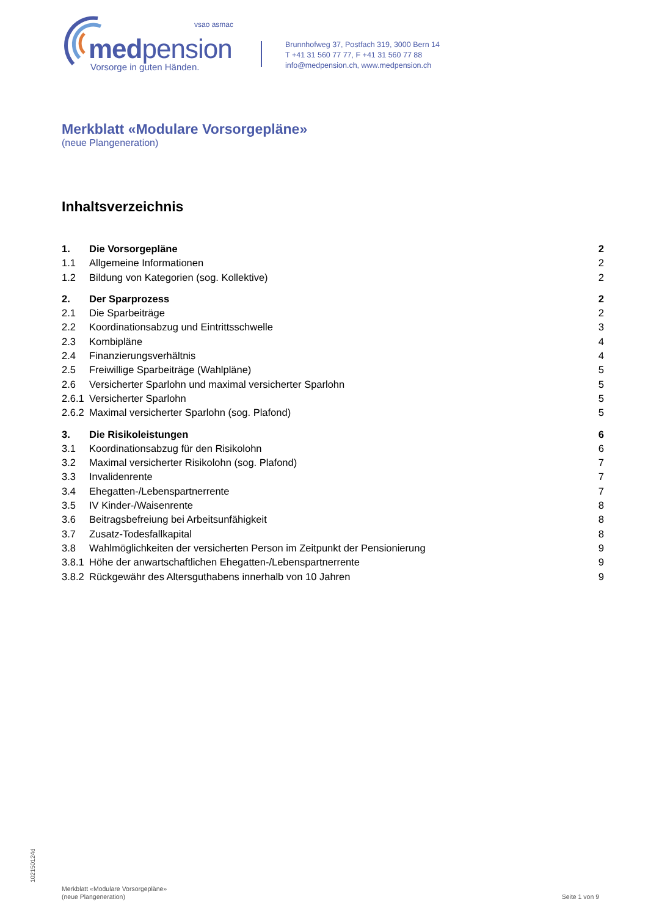vsao asmac
medpension
Vorsorge in guten Händen.
Brunnhofweg 37, Postfach 319, 3000 Bern 14
T +41 31 560 77 77, F +41 31 560 77 88
info@medpension.ch, www.medpension.ch
Merkblatt «Modulare Vorsorgepläne»
(neue Plangeneration)
Inhaltsverzeichnis
1. Die Vorsorgepläne 2
1.1 Allgemeine Informationen 2
1.2 Bildung von Kategorien (sog. Kollektive) 2
2. Der Sparprozess 2
2.1 Die Sparbeiträge 2
2.2 Koordinationsabzug und Eintrittsschwelle 3
2.3 Kombipläne 4
2.4 Finanzierungsverhältnis 4
2.5 Freiwillige Sparbeiträge (Wahlpläne) 5
2.6 Versicherter Sparlohn und maximal versicherter Sparlohn 5
2.6.1 Versicherter Sparlohn 5
2.6.2 Maximal versicherter Sparlohn (sog. Plafond) 5
3. Die Risikoleistungen 6
3.1 Koordinationsabzug für den Risikolohn 6
3.2 Maximal versicherter Risikolohn (sog. Plafond) 7
3.3 Invalidenrente 7
3.4 Ehegatten-/Lebenspartnerrente 7
3.5 IV Kinder-/Waisenrente 8
3.6 Beitragsbefreiung bei Arbeitsunfähigkeit 8
3.7 Zusatz-Todesfallkapital 8
3.8 Wahlmöglichkeiten der versicherten Person im Zeitpunkt der Pensionierung 9
3.8.1 Höhe der anwartschaftlichen Ehegatten-/Lebenspartnerrente 9
3.8.2 Rückgewähr des Altersguthabens innerhalb von 10 Jahren 9
1021501​24d
Merkblatt «Modulare Vorsorgepläne»
(neue Plangeneration)
Seite 1 von 9